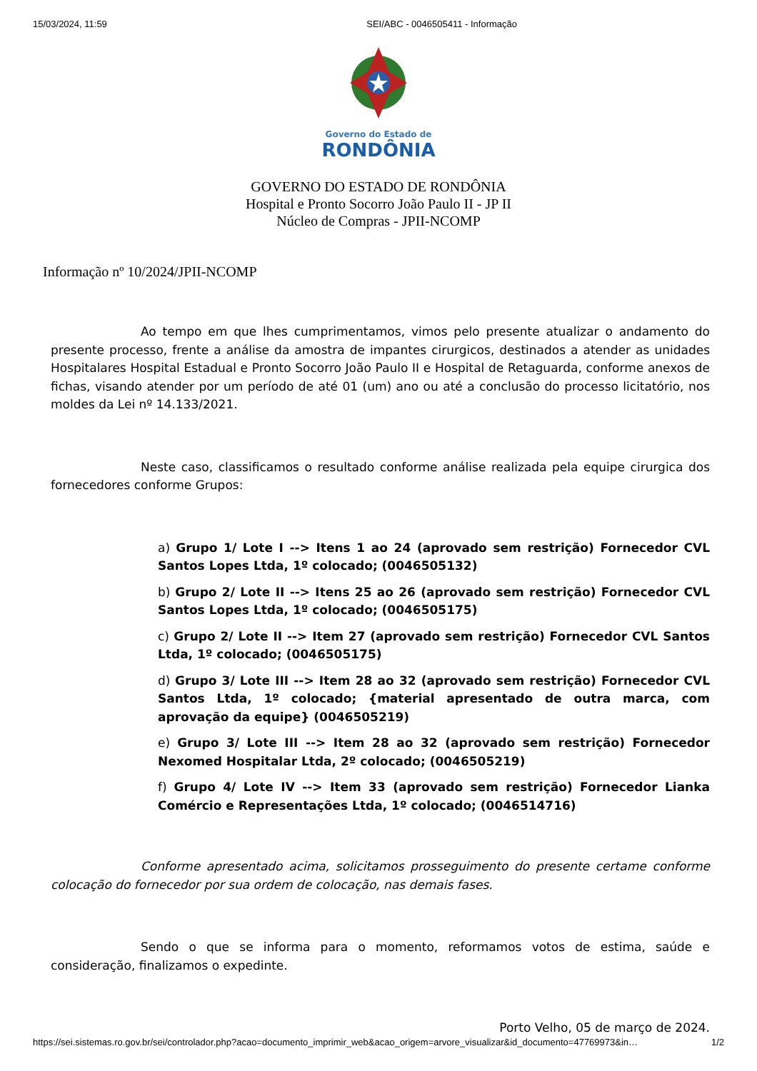15/03/2024, 11:59 SEI/ABC - 0046505411 - Informação
Governo do Estado de
RONDÔNIA
GOVERNO DO ESTADO DE RONDÔNIA
Hospital e Pronto Socorro João Paulo II - JP II
Núcleo de Compras - JPII-NCOMP
Informação nº 10/2024/JPII-NCOMP
Ao tempo em que lhes cumprimentamos, vimos pelo presente atualizar o andamento do presente processo, frente a análise da amostra de impantes cirurgicos, destinados a atender as unidades Hospitalares Hospital Estadual e Pronto Socorro João Paulo II e Hospital de Retaguarda, conforme anexos de fichas, visando atender por um período de até 01 (um) ano ou até a conclusão do processo licitatório, nos moldes da Lei nº 14.133/2021.
Neste caso, classificamos o resultado conforme análise realizada pela equipe cirurgica dos fornecedores conforme Grupos:
a) Grupo 1/ Lote I --> Itens 1 ao 24 (aprovado sem restrição) Fornecedor CVL Santos Lopes Ltda, 1º colocado; (0046505132)
b) Grupo 2/ Lote II --> Itens 25 ao 26 (aprovado sem restrição) Fornecedor CVL Santos Lopes Ltda, 1º colocado; (0046505175)
c) Grupo 2/ Lote II --> Item 27 (aprovado sem restrição) Fornecedor CVL Santos Ltda, 1º colocado; (0046505175)
d) Grupo 3/ Lote III --> Item 28 ao 32 (aprovado sem restrição) Fornecedor CVL Santos Ltda, 1º colocado; {material apresentado de outra marca, com aprovação da equipe} (0046505219)
e) Grupo 3/ Lote III --> Item 28 ao 32 (aprovado sem restrição) Fornecedor Nexomed Hospitalar Ltda, 2º colocado; (0046505219)
f) Grupo 4/ Lote IV --> Item 33 (aprovado sem restrição) Fornecedor Lianka Comércio e Representações Ltda, 1º colocado; (0046514716)
Conforme apresentado acima, solicitamos prosseguimento do presente certame conforme colocação do fornecedor por sua ordem de colocação, nas demais fases.
Sendo o que se informa para o momento, reformamos votos de estima, saúde e consideração, finalizamos o expedinte.
Porto Velho, 05 de março de 2024.
https://sei.sistemas.ro.gov.br/sei/controlador.php?acao=documento_imprimir_web&acao_origem=arvore_visualizar&id_documento=47769973&in… 1/2